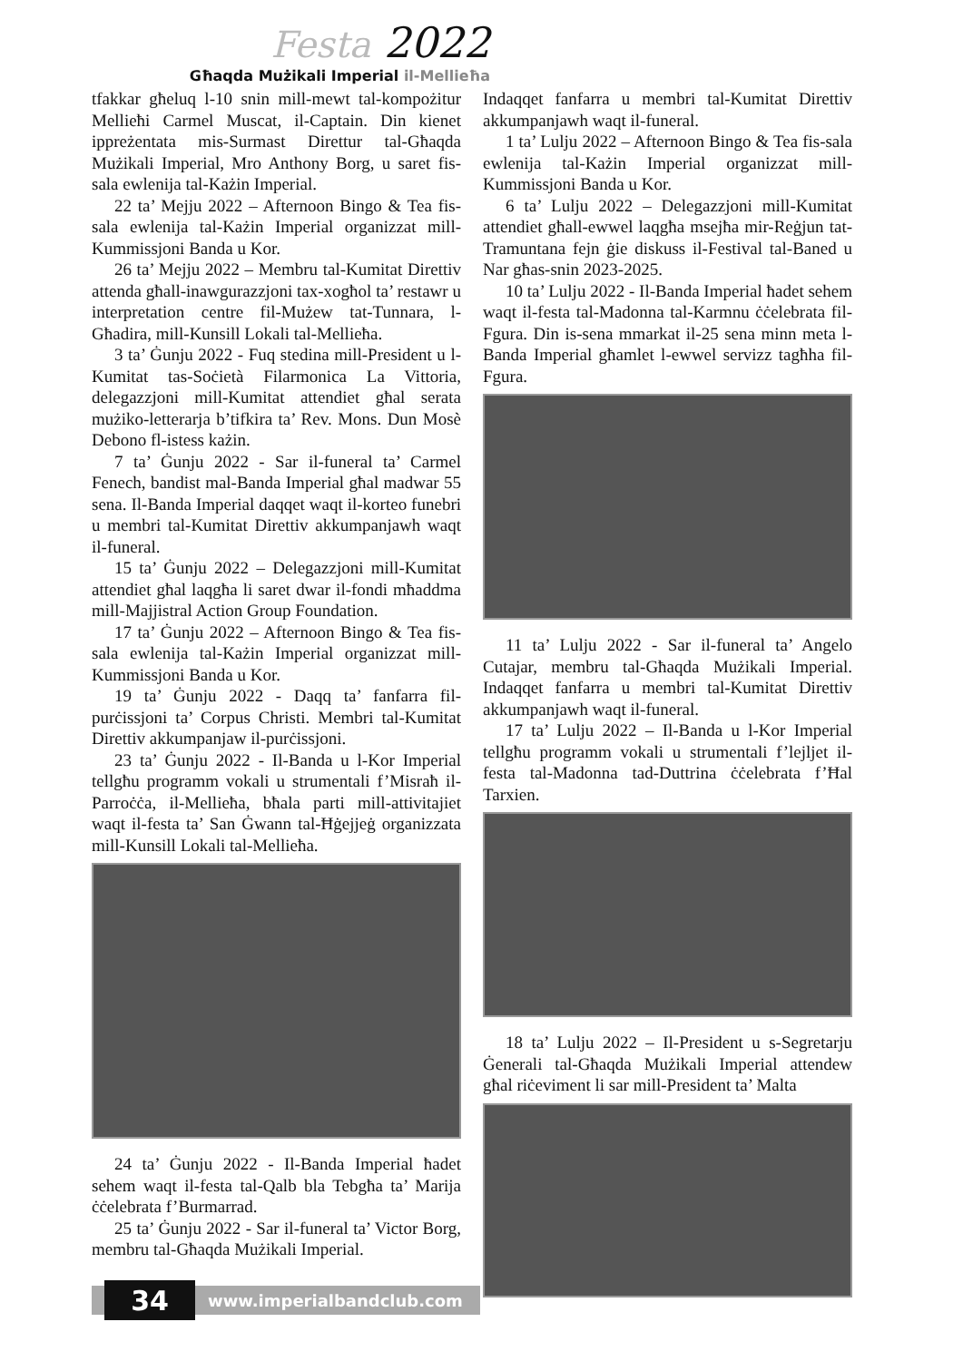Festa 2022
Għaqda Mużikali Imperial il-Mellieħa
tfakkar għeluq l-10 snin mill-mewt tal-kompożitur Mellieħi Carmel Muscat, il-Captain. Din kienet ippreżentata mis-Surmast Direttur tal-Għaqda Mużikali Imperial, Mro Anthony Borg, u saret fis-sala ewlenija tal-Każin Imperial.
22 ta’ Mejju 2022 – Afternoon Bingo & Tea fis-sala ewlenija tal-Każin Imperial organizzat mill-Kummissjoni Banda u Kor.
26 ta’ Mejju 2022 – Membru tal-Kumitat Direttiv attenda għall-inawgurazzjoni tax-xogħol ta’ restawr u interpretation centre fil-Mużew tat-Tunnara, l-Għadira, mill-Kunsill Lokali tal-Mellieħa.
3 ta’ Ġunju 2022 - Fuq stedina mill-President u l-Kumitat tas-Soċietà Filarmonica La Vittoria, delegazzjoni mill-Kumitat attendiet għal serata mużiko-letterarja b’tifkira ta’ Rev. Mons. Dun Mosè Debono fl-istess każin.
7 ta’ Ġunju 2022 - Sar il-funeral ta’ Carmel Fenech, bandist mal-Banda Imperial għal madwar 55 sena. Il-Banda Imperial daqqet waqt il-korteo funebri u membri tal-Kumitat Direttiv akkumpanjawh waqt il-funeral.
15 ta’ Ġunju 2022 – Delegazzjoni mill-Kumitat attendiet għal laqgħa li saret dwar il-fondi mħaddma mill-Majjistral Action Group Foundation.
17 ta’ Ġunju 2022 – Afternoon Bingo & Tea fis-sala ewlenija tal-Każin Imperial organizzat mill-Kummissjoni Banda u Kor.
19 ta’ Ġunju 2022 - Daqq ta’ fanfarra fil-purċissjoni ta’ Corpus Christi. Membri tal-Kumitat Direttiv akkumpanjaw il-purċissjoni.
23 ta’ Ġunju 2022 - Il-Banda u l-Kor Imperial tellgħu programm vokali u strumentali f’Misraħ il-Parroċċa, il-Mellieħa, bħala parti mill-attivitajiet waqt il-festa ta’ San Ġwann tal-Ħġejjeġ organizzata mill-Kunsill Lokali tal-Mellieħa.
24 ta’ Ġunju 2022 - Il-Banda Imperial ħadet sehem waqt il-festa tal-Qalb bla Tebgħa ta’ Marija ċċelebrata f’Burmarrad.
25 ta’ Ġunju 2022 - Sar il-funeral ta’ Victor Borg, membru tal-Għaqda Mużikali Imperial.
Indaqqet fanfarra u membri tal-Kumitat Direttiv akkumpanjawh waqt il-funeral.
1 ta’ Lulju 2022 – Afternoon Bingo & Tea fis-sala ewlenija tal-Każin Imperial organizzat mill-Kummissjoni Banda u Kor.
6 ta’ Lulju 2022 – Delegazzjoni mill-Kumitat attendiet għall-ewwel laqgħa msejħa mir-Reġjun tat-Tramuntana fejn ġie diskuss il-Festival tal-Baned u Nar għas-snin 2023-2025.
10 ta’ Lulju 2022 - Il-Banda Imperial ħadet sehem waqt il-festa tal-Madonna tal-Karmnu ċċelebrata fil-Fgura. Din is-sena mmarkat il-25 sena minn meta l-Banda Imperial għamlet l-ewwel servizz tagħha fil-Fgura.
11 ta’ Lulju 2022 - Sar il-funeral ta’ Angelo Cutajar, membru tal-Għaqda Mużikali Imperial. Indaqqet fanfarra u membri tal-Kumitat Direttiv akkumpanjawh waqt il-funeral.
17 ta’ Lulju 2022 – Il-Banda u l-Kor Imperial tellgħu programm vokali u strumentali f’lejljet il-festa tal-Madonna tad-Duttrina ċċelebrata f’Ħal Tarxien.
18 ta’ Lulju 2022 – Il-President u s-Segretarju Ġenerali tal-Għaqda Mużikali Imperial attendew għal riċeviment li sar mill-President ta’ Malta
34
www.imperialbandclub.com